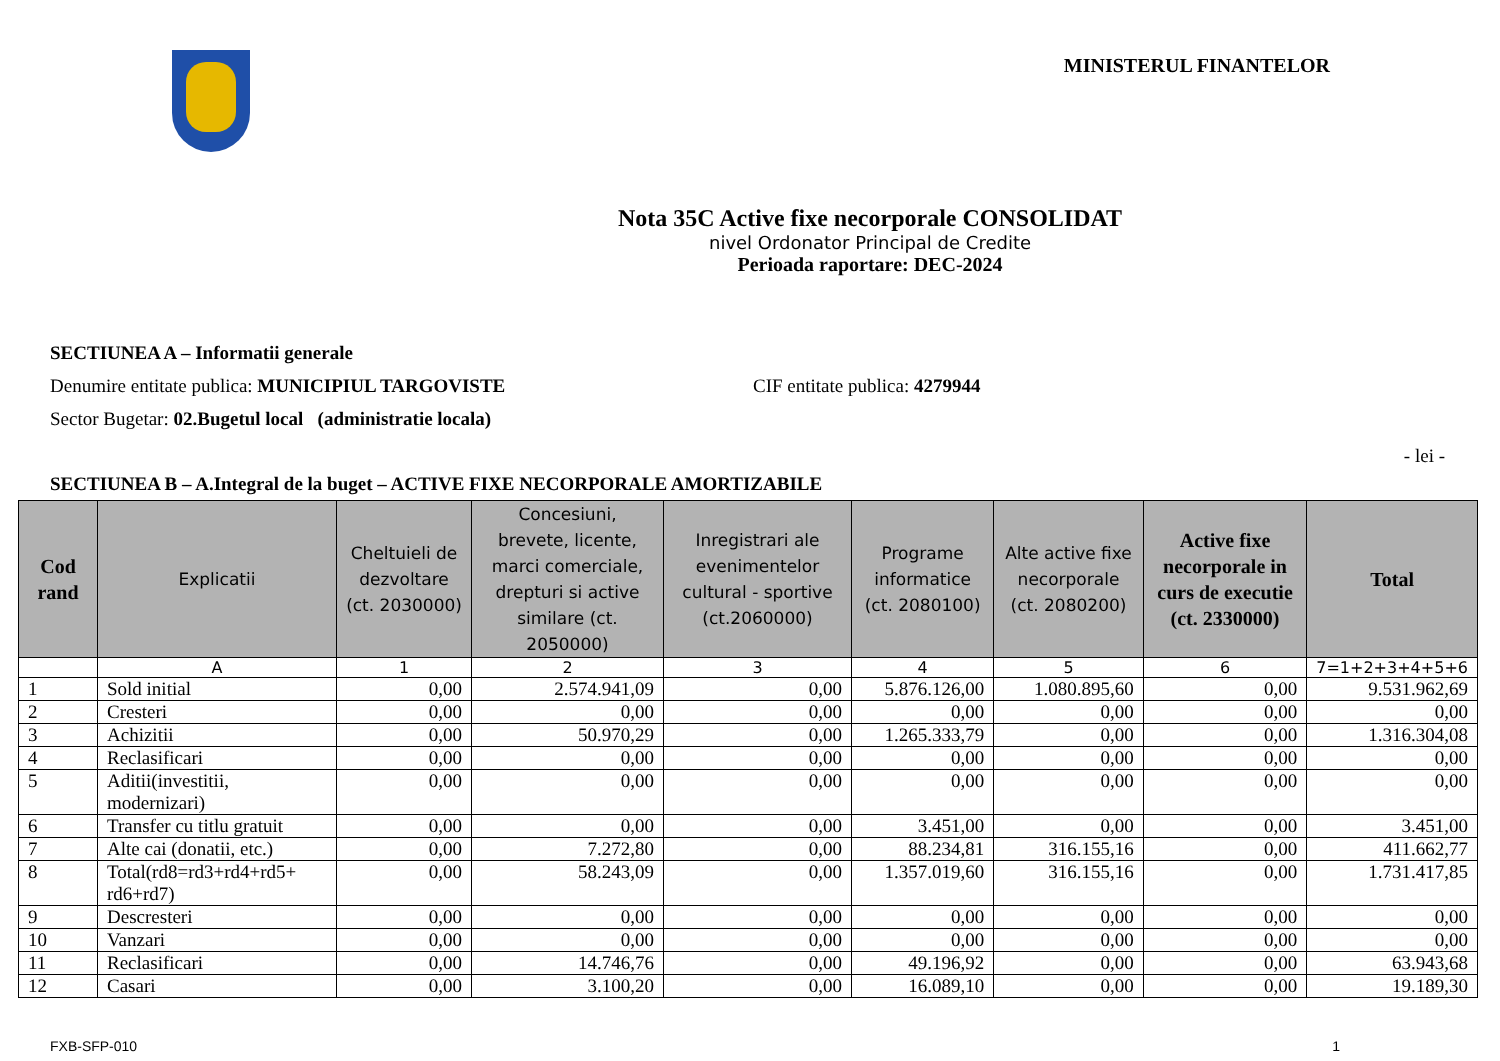MINISTERUL FINANTELOR
Nota 35C Active fixe necorporale CONSOLIDAT
nivel Ordonator Principal de Credite
Perioada raportare: DEC-2024
SECTIUNEA A – Informatii generale
Denumire entitate publica: MUNICIPIUL TARGOVISTE CIF entitate publica: 4279944
Sector Bugetar: 02.Bugetul local (administratie locala)
- lei -
SECTIUNEA B – A.Integral de la buget – ACTIVE FIXE NECORPORALE AMORTIZABILE
| Cod rand | Explicatii | Cheltuieli de dezvoltare (ct. 2030000) | Concesiuni, brevete, licente, marci comerciale, drepturi si active similare (ct. 2050000) | Inregistrari ale evenimentelor cultural - sportive (ct.2060000) | Programe informatice (ct. 2080100) | Alte active fixe necorporale (ct. 2080200) | Active fixe necorporale in curs de executie (ct. 2330000) | Total |
| --- | --- | --- | --- | --- | --- | --- | --- | --- |
| | A | 1 | 2 | 3 | 4 | 5 | 6 | 7=1+2+3+4+5+6 |
| 1 | Sold initial | 0,00 | 2.574.941,09 | 0,00 | 5.876.126,00 | 1.080.895,60 | 0,00 | 9.531.962,69 |
| 2 | Cresteri | 0,00 | 0,00 | 0,00 | 0,00 | 0,00 | 0,00 | 0,00 |
| 3 | Achizitii | 0,00 | 50.970,29 | 0,00 | 1.265.333,79 | 0,00 | 0,00 | 1.316.304,08 |
| 4 | Reclasificari | 0,00 | 0,00 | 0,00 | 0,00 | 0,00 | 0,00 | 0,00 |
| 5 | Aditii(investitii, modernizari) | 0,00 | 0,00 | 0,00 | 0,00 | 0,00 | 0,00 | 0,00 |
| 6 | Transfer cu titlu gratuit | 0,00 | 0,00 | 0,00 | 3.451,00 | 0,00 | 0,00 | 3.451,00 |
| 7 | Alte cai (donatii, etc.) | 0,00 | 7.272,80 | 0,00 | 88.234,81 | 316.155,16 | 0,00 | 411.662,77 |
| 8 | Total(rd8=rd3+rd4+rd5+ rd6+rd7) | 0,00 | 58.243,09 | 0,00 | 1.357.019,60 | 316.155,16 | 0,00 | 1.731.417,85 |
| 9 | Descresteri | 0,00 | 0,00 | 0,00 | 0,00 | 0,00 | 0,00 | 0,00 |
| 10 | Vanzari | 0,00 | 0,00 | 0,00 | 0,00 | 0,00 | 0,00 | 0,00 |
| 11 | Reclasificari | 0,00 | 14.746,76 | 0,00 | 49.196,92 | 0,00 | 0,00 | 63.943,68 |
| 12 | Casari | 0,00 | 3.100,20 | 0,00 | 16.089,10 | 0,00 | 0,00 | 19.189,30 |
FXB-SFP-010 1